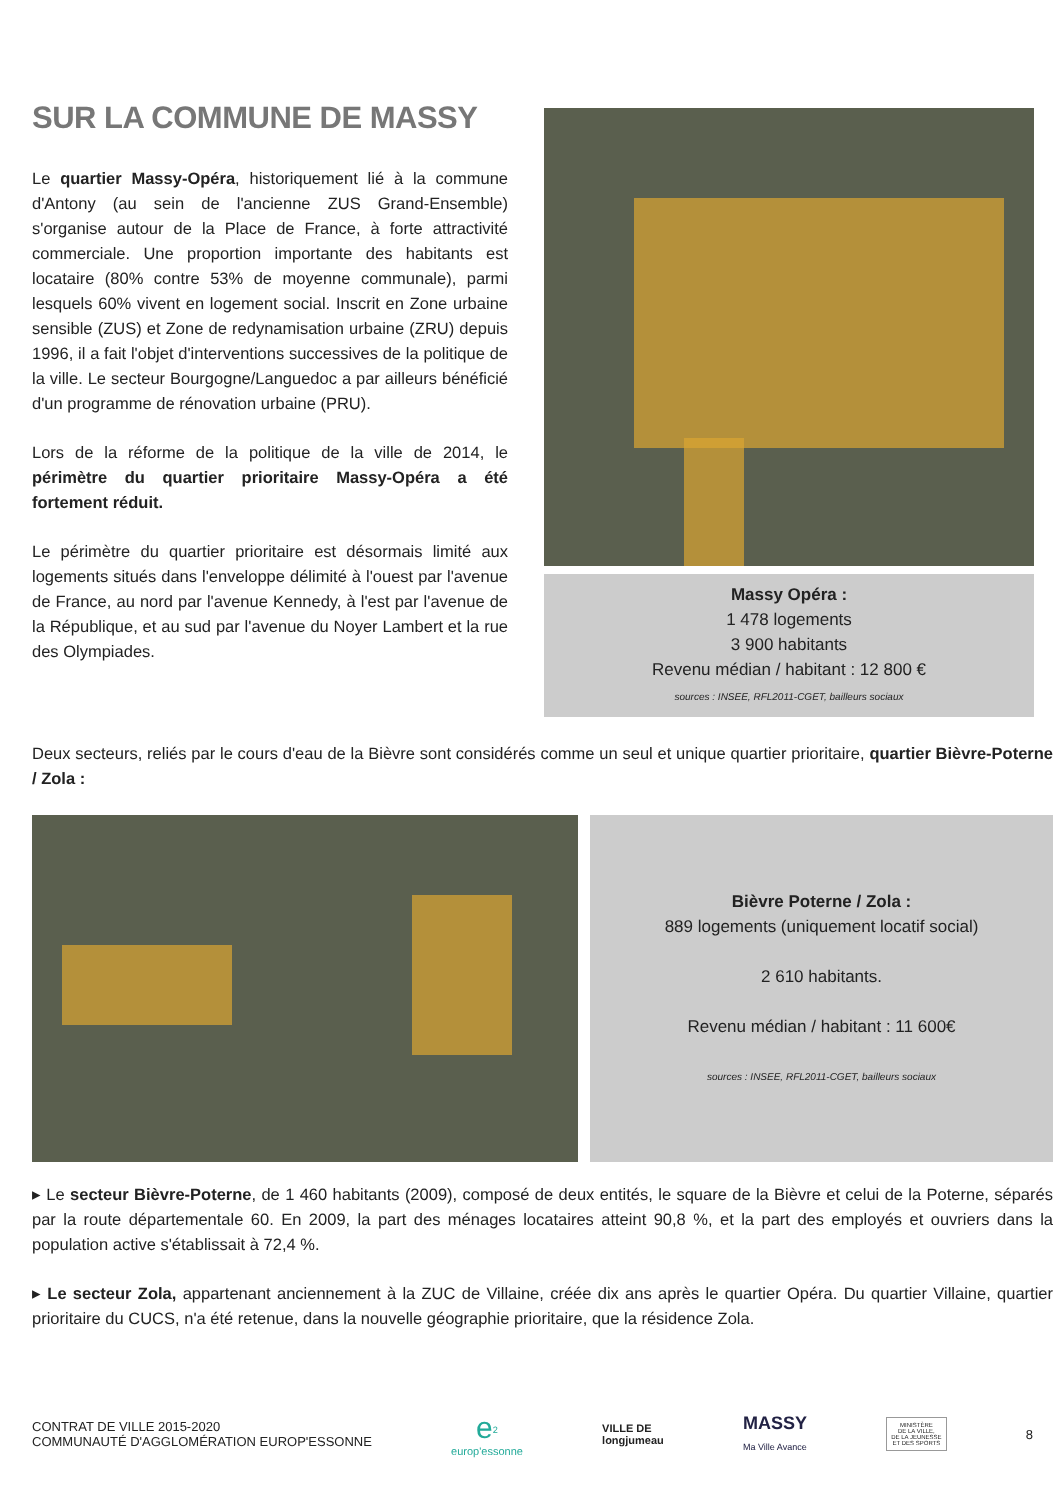SUR LA COMMUNE DE MASSY
Le quartier Massy-Opéra, historiquement lié à la commune d'Antony (au sein de l'ancienne ZUS Grand-Ensemble) s'organise autour de la Place de France, à forte attractivité commerciale. Une proportion importante des habitants est locataire (80% contre 53% de moyenne communale), parmi lesquels 60% vivent en logement social. Inscrit en Zone urbaine sensible (ZUS) et Zone de redynamisation urbaine (ZRU) depuis 1996, il a fait l'objet d'interventions successives de la politique de la ville. Le secteur Bourgogne/Languedoc a par ailleurs bénéficié d'un programme de rénovation urbaine (PRU).
Lors de la réforme de la politique de la ville de 2014, le périmètre du quartier prioritaire Massy-Opéra a été fortement réduit.
Le périmètre du quartier prioritaire est désormais limité aux logements situés dans l'enveloppe délimité à l'ouest par l'avenue de France, au nord par l'avenue Kennedy, à l'est par l'avenue de la République, et au sud par l'avenue du Noyer Lambert et la rue des Olympiades.
Massy Opéra :
1 478 logements
3 900 habitants
Revenu médian / habitant : 12 800 €
sources : INSEE, RFL2011-CGET, bailleurs sociaux
Deux secteurs, reliés par le cours d'eau de la Bièvre sont considérés comme un seul et unique quartier prioritaire, quartier Bièvre-Poterne / Zola :
Bièvre Poterne / Zola :
889 logements (uniquement locatif social)
2 610 habitants.
Revenu médian / habitant : 11 600€
sources : INSEE, RFL2011-CGET, bailleurs sociaux
▸ Le secteur Bièvre-Poterne, de 1 460 habitants (2009), composé de deux entités, le square de la Bièvre et celui de la Poterne, séparés par la route départementale 60. En 2009, la part des ménages locataires atteint 90,8 %, et la part des employés et ouvriers dans la population active s'établissait à 72,4 %.
▸ Le secteur Zola, appartenant anciennement à la ZUC de Villaine, créée dix ans après le quartier Opéra. Du quartier Villaine, quartier prioritaire du CUCS, n'a été retenue, dans la nouvelle géographie prioritaire, que la résidence Zola.
CONTRAT DE VILLE 2015-2020
COMMUNAUTÉ D'AGGLOMÉRATION EUROP'ESSONNE
e<sup>2</sup>
europ'essonne
VILLE DE
longjumeau
MASSY
Ma Ville Avance
MINISTÈRE
DE LA VILLE,
DE LA JEUNESSE
ET DES SPORTS
8